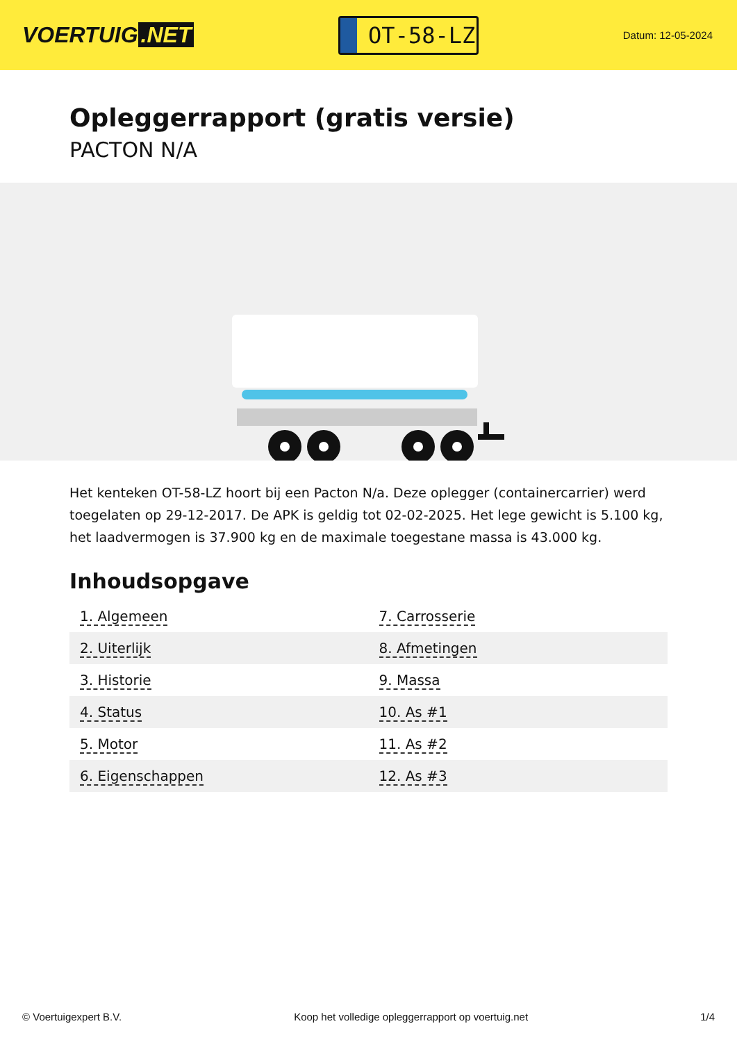VOERTUIG.NET
OT-58-LZ
Datum: 12-05-2024
Opleggerrapport (gratis versie)
PACTON N/A
Het kenteken OT-58-LZ hoort bij een Pacton N/a. Deze oplegger (containercarrier) werd toegelaten op 29-12-2017. De APK is geldig tot 02-02-2025. Het lege gewicht is 5.100 kg, het laadvermogen is 37.900 kg en de maximale toegestane massa is 43.000 kg.
Inhoudsopgave
| 1. Algemeen | 7. Carrosserie |
| 2. Uiterlijk | 8. Afmetingen |
| 3. Historie | 9. Massa |
| 4. Status | 10. As #1 |
| 5. Motor | 11. As #2 |
| 6. Eigenschappen | 12. As #3 |
© Voertuigexpert B.V. Koop het volledige opleggerrapport op voertuig.net 1/4